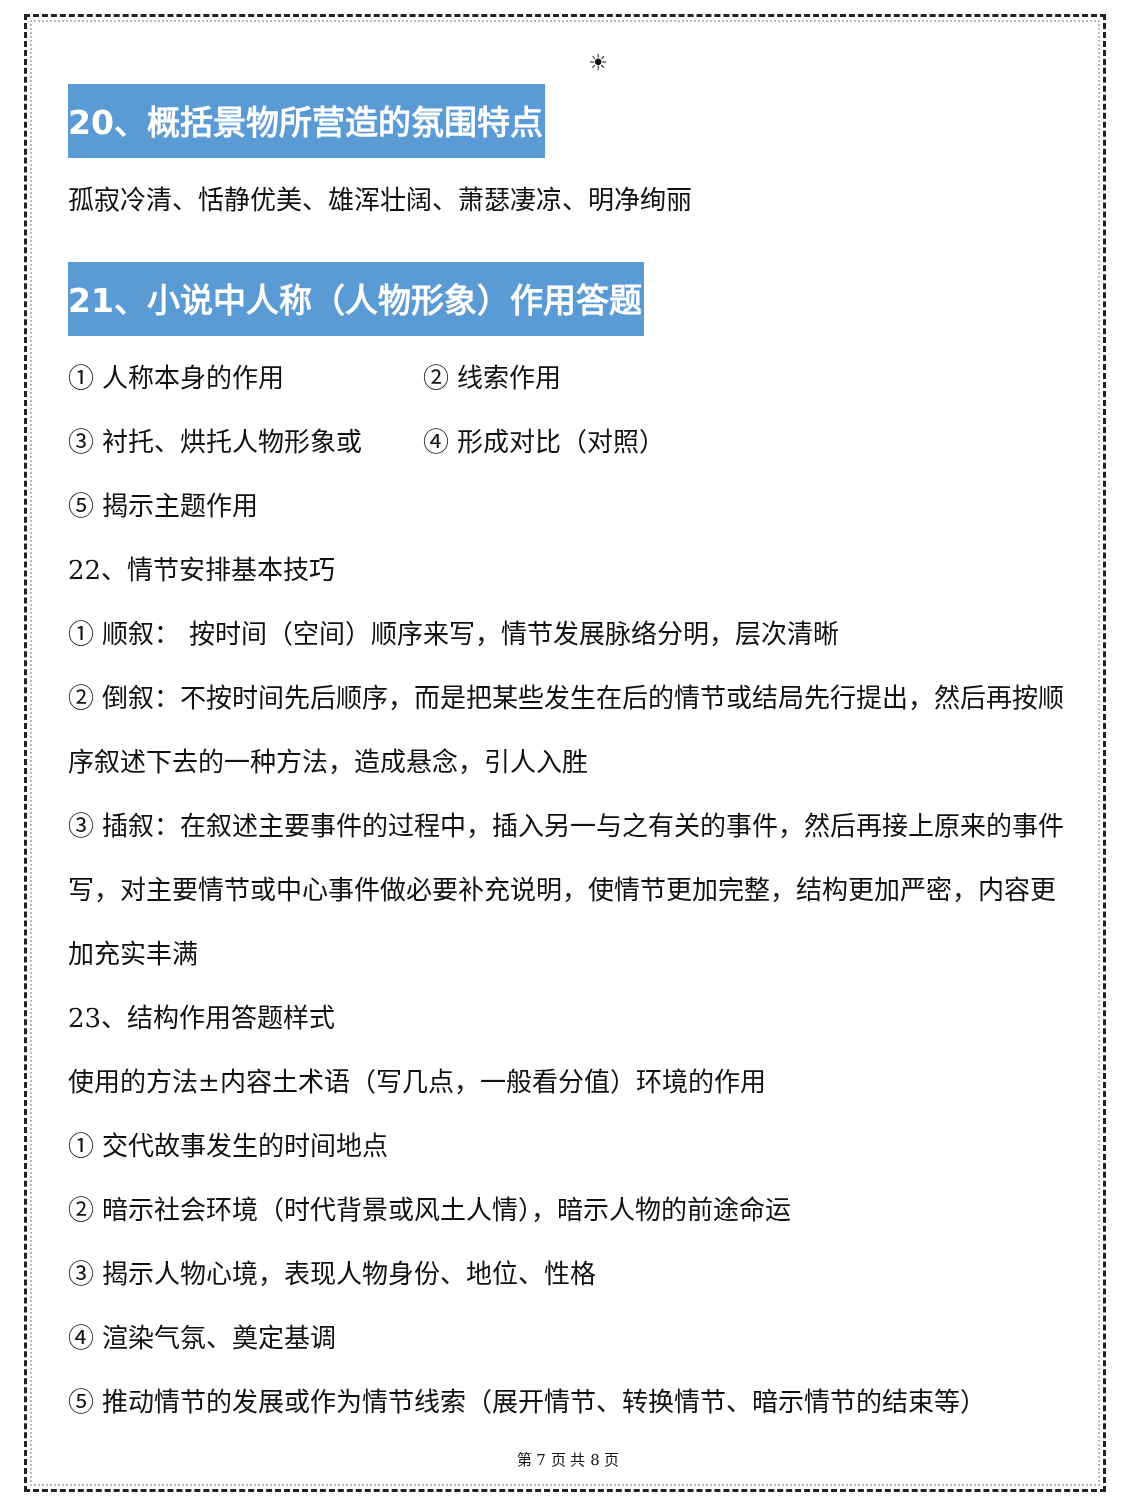☀
20、概括景物所营造的氛围特点
孤寂冷清、恬静优美、雄浑壮阔、萧瑟凄凉、明净绚丽
21、小说中人称（人物形象）作用答题
① 人称本身的作用 ② 线索作用
③ 衬托、烘托人物形象或 ④ 形成对比（对照）
⑤ 揭示主题作用
22、情节安排基本技巧
① 顺叙： 按时间（空间）顺序来写，情节发展脉络分明，层次清晰
② 倒叙：不按时间先后顺序，而是把某些发生在后的情节或结局先行提出，然后再按顺序叙述下去的一种方法，造成悬念，引人入胜
③ 插叙：在叙述主要事件的过程中，插入另一与之有关的事件，然后再接上原来的事件写，对主要情节或中心事件做必要补充说明，使情节更加完整，结构更加严密，内容更加充实丰满
23、结构作用答题样式
使用的方法±内容土术语（写几点，一般看分值）环境的作用
① 交代故事发生的时间地点
② 暗示社会环境（时代背景或风土人情），暗示人物的前途命运
③ 揭示人物心境，表现人物身份、地位、性格
④ 渲染气氛、奠定基调
⑤ 推动情节的发展或作为情节线索（展开情节、转换情节、暗示情节的结束等）
第 7 页 共 8 页